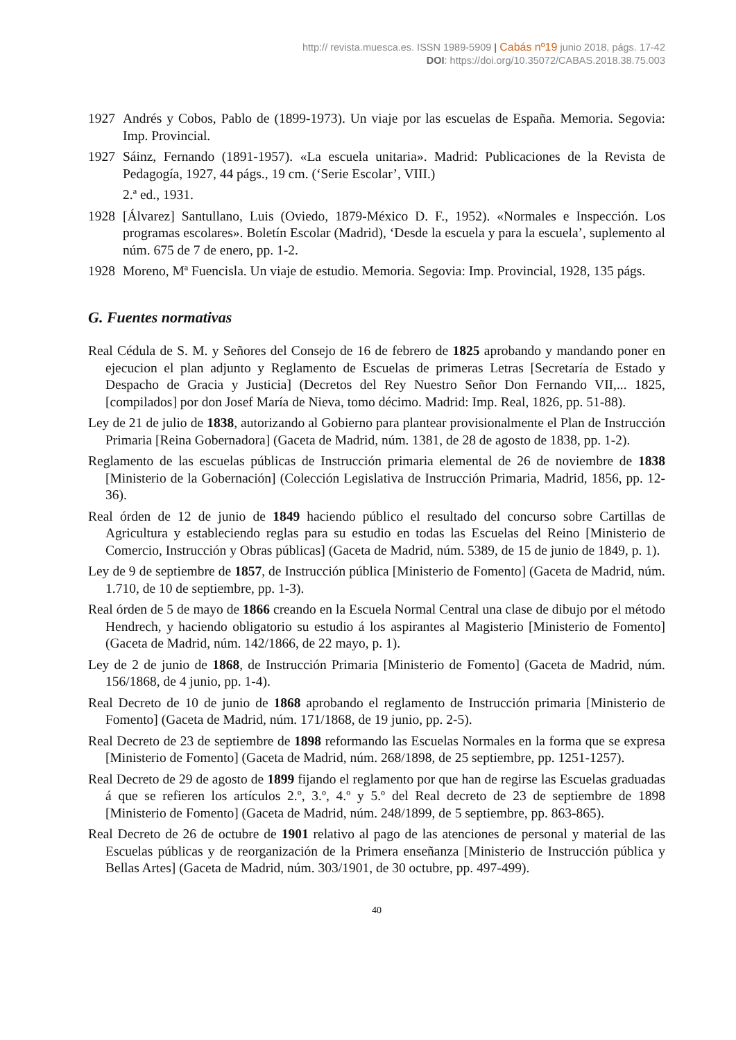http:// revista.muesca.es. ISSN 1989-5909 | Cabás nº19 junio 2018, págs. 17-42
DOI: https://doi.org/10.35072/CABAS.2018.38.75.003
1927 Andrés y Cobos, Pablo de (1899-1973). Un viaje por las escuelas de España. Memoria. Segovia: Imp. Provincial.
1927 Sáinz, Fernando (1891-1957). «La escuela unitaria». Madrid: Publicaciones de la Revista de Pedagogía, 1927, 44 págs., 19 cm. (‘Serie Escolar’, VIII.)
2.ª ed., 1931.
1928 [Álvarez] Santullano, Luis (Oviedo, 1879-México D. F., 1952). «Normales e Inspección. Los programas escolares». Boletín Escolar (Madrid), ‘Desde la escuela y para la escuela’, suplemento al núm. 675 de 7 de enero, pp. 1-2.
1928 Moreno, Mª Fuencisla. Un viaje de estudio. Memoria. Segovia: Imp. Provincial, 1928, 135 págs.
G. Fuentes normativas
Real Cédula de S. M. y Señores del Consejo de 16 de febrero de 1825 aprobando y mandando poner en ejecucion el plan adjunto y Reglamento de Escuelas de primeras Letras [Secretaría de Estado y Despacho de Gracia y Justicia] (Decretos del Rey Nuestro Señor Don Fernando VII,... 1825, [compilados] por don Josef María de Nieva, tomo décimo. Madrid: Imp. Real, 1826, pp. 51-88).
Ley de 21 de julio de 1838, autorizando al Gobierno para plantear provisionalmente el Plan de Instrucción Primaria [Reina Gobernadora] (Gaceta de Madrid, núm. 1381, de 28 de agosto de 1838, pp. 1-2).
Reglamento de las escuelas públicas de Instrucción primaria elemental de 26 de noviembre de 1838 [Ministerio de la Gobernación] (Colección Legislativa de Instrucción Primaria, Madrid, 1856, pp. 12-36).
Real órden de 12 de junio de 1849 haciendo público el resultado del concurso sobre Cartillas de Agricultura y estableciendo reglas para su estudio en todas las Escuelas del Reino [Ministerio de Comercio, Instrucción y Obras públicas] (Gaceta de Madrid, núm. 5389, de 15 de junio de 1849, p. 1).
Ley de 9 de septiembre de 1857, de Instrucción pública [Ministerio de Fomento] (Gaceta de Madrid, núm. 1.710, de 10 de septiembre, pp. 1-3).
Real órden de 5 de mayo de 1866 creando en la Escuela Normal Central una clase de dibujo por el método Hendrech, y haciendo obligatorio su estudio á los aspirantes al Magisterio [Ministerio de Fomento] (Gaceta de Madrid, núm. 142/1866, de 22 mayo, p. 1).
Ley de 2 de junio de 1868, de Instrucción Primaria [Ministerio de Fomento] (Gaceta de Madrid, núm. 156/1868, de 4 junio, pp. 1-4).
Real Decreto de 10 de junio de 1868 aprobando el reglamento de Instrucción primaria [Ministerio de Fomento] (Gaceta de Madrid, núm. 171/1868, de 19 junio, pp. 2-5).
Real Decreto de 23 de septiembre de 1898 reformando las Escuelas Normales en la forma que se expresa [Ministerio de Fomento] (Gaceta de Madrid, núm. 268/1898, de 25 septiembre, pp. 1251-1257).
Real Decreto de 29 de agosto de 1899 fijando el reglamento por que han de regirse las Escuelas graduadas á que se refieren los artículos 2.º, 3.º, 4.º y 5.º del Real decreto de 23 de septiembre de 1898 [Ministerio de Fomento] (Gaceta de Madrid, núm. 248/1899, de 5 septiembre, pp. 863-865).
Real Decreto de 26 de octubre de 1901 relativo al pago de las atenciones de personal y material de las Escuelas públicas y de reorganización de la Primera enseñanza [Ministerio de Instrucción pública y Bellas Artes] (Gaceta de Madrid, núm. 303/1901, de 30 octubre, pp. 497-499).
40